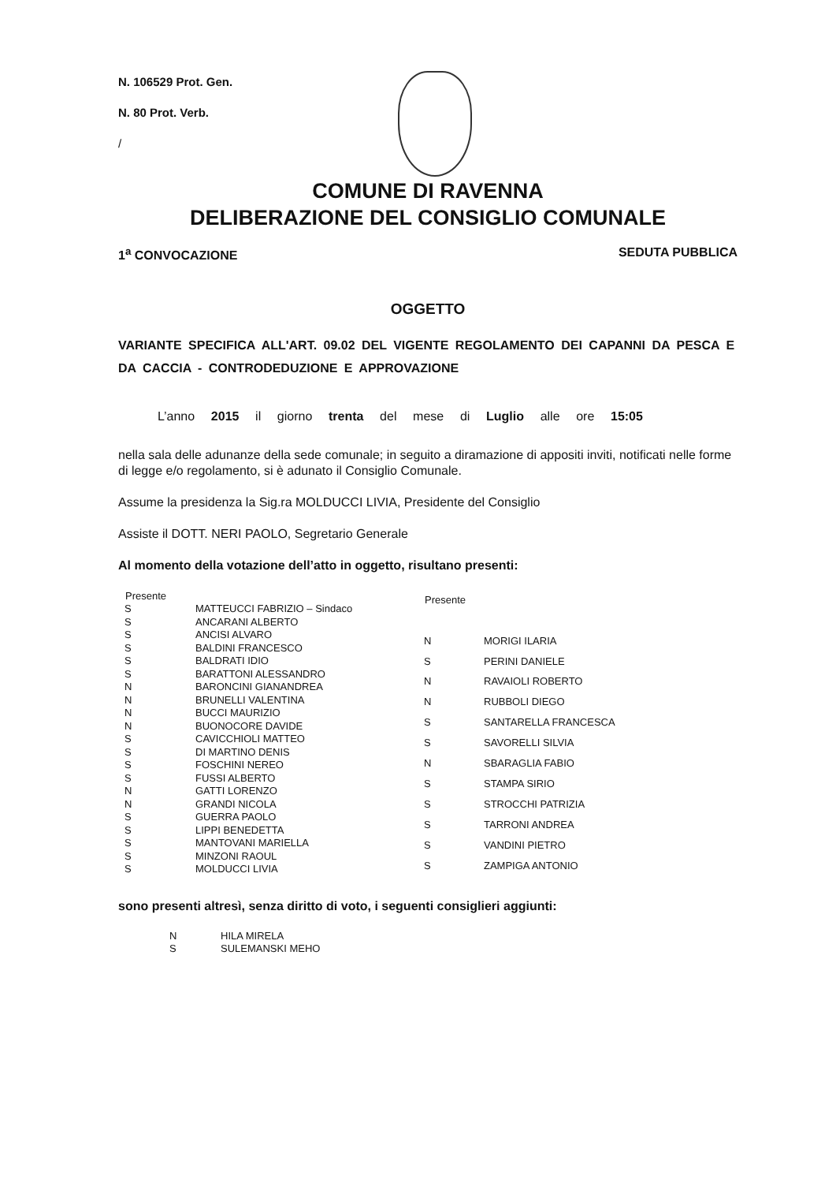N. 106529 Prot. Gen.
N. 80 Prot. Verb.
/
COMUNE DI RAVENNA
DELIBERAZIONE DEL CONSIGLIO COMUNALE
1<sup>a</sup> CONVOCAZIONE SEDUTA PUBBLICA
OGGETTO
VARIANTE SPECIFICA ALL'ART. 09.02 DEL VIGENTE REGOLAMENTO DEI CAPANNI DA PESCA E DA CACCIA - CONTRODEDUZIONE E APPROVAZIONE
L’anno 2015 il giorno trenta del mese di Luglio alle ore 15:05
nella sala delle adunanze della sede comunale; in seguito a diramazione di appositi inviti, notificati nelle forme di legge e/o regolamento, si è adunato il Consiglio Comunale.
Assume la presidenza la Sig.ra MOLDUCCI LIVIA, Presidente del Consiglio
Assiste il DOTT. NERI PAOLO, Segretario Generale
Al momento della votazione dell’atto in oggetto, risultano presenti:
| Presente | |
| --- | --- |
| S | MATTEUCCI FABRIZIO – Sindaco |
| S | ANCARANI ALBERTO |
| S | ANCISI ALVARO |
| S | BALDINI FRANCESCO |
| S | BALDRATI IDIO |
| S | BARATTONI ALESSANDRO |
| N | BARONCINI GIANANDREA |
| N | BRUNELLI VALENTINA |
| N | BUCCI MAURIZIO |
| N | BUONOCORE DAVIDE |
| S | CAVICCHIOLI MATTEO |
| S | DI MARTINO DENIS |
| S | FOSCHINI NEREO |
| S | FUSSI ALBERTO |
| N | GATTI LORENZO |
| N | GRANDI NICOLA |
| S | GUERRA PAOLO |
| S | LIPPI BENEDETTA |
| S | MANTOVANI MARIELLA |
| S | MINZONI RAOUL |
| S | MOLDUCCI LIVIA |
| Presente | |
| --- | --- |
| N | MORIGI ILARIA |
| S | PERINI DANIELE |
| N | RAVAIOLI ROBERTO |
| N | RUBBOLI DIEGO |
| S | SANTARELLA FRANCESCA |
| S | SAVORELLI SILVIA |
| N | SBARAGLIA FABIO |
| S | STAMPA SIRIO |
| S | STROCCHI PATRIZIA |
| S | TARRONI ANDREA |
| S | VANDINI PIETRO |
| S | ZAMPIGA ANTONIO |
sono presenti altresì, senza diritto di voto, i seguenti consiglieri aggiunti:
| N | HILA MIRELA |
| S | SULEMANSKI MEHO |